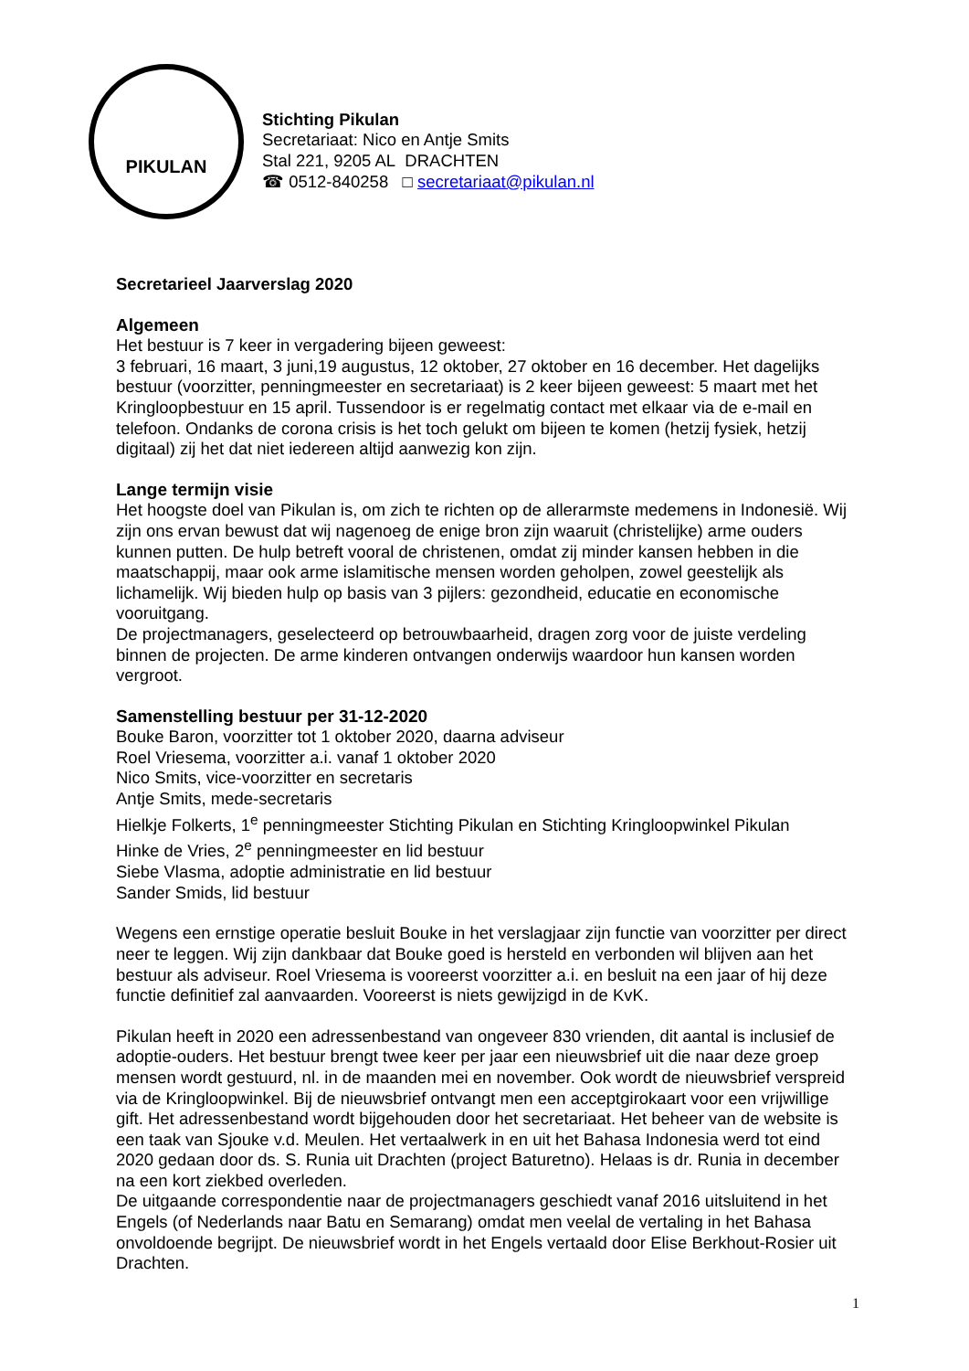PIKULAN
Stichting Pikulan
Secretariaat: Nico en Antje Smits
Stal 221, 9205 AL DRACHTEN
☎ 0512-840258 □ secretariaat@pikulan.nl
Secretarieel Jaarverslag 2020
Algemeen
Het bestuur is 7 keer in vergadering bijeen geweest:
3 februari, 16 maart, 3 juni,19 augustus, 12 oktober, 27 oktober en 16 december. Het dagelijks bestuur (voorzitter, penningmeester en secretariaat) is 2 keer bijeen geweest: 5 maart met het Kringloopbestuur en 15 april. Tussendoor is er regelmatig contact met elkaar via de e-mail en telefoon. Ondanks de corona crisis is het toch gelukt om bijeen te komen (hetzij fysiek, hetzij digitaal) zij het dat niet iedereen altijd aanwezig kon zijn.
Lange termijn visie
Het hoogste doel van Pikulan is, om zich te richten op de allerarmste medemens in Indonesië. Wij zijn ons ervan bewust dat wij nagenoeg de enige bron zijn waaruit (christelijke) arme ouders kunnen putten. De hulp betreft vooral de christenen, omdat zij minder kansen hebben in die maatschappij, maar ook arme islamitische mensen worden geholpen, zowel geestelijk als lichamelijk. Wij bieden hulp op basis van 3 pijlers: gezondheid, educatie en economische vooruitgang.
De projectmanagers, geselecteerd op betrouwbaarheid, dragen zorg voor de juiste verdeling binnen de projecten. De arme kinderen ontvangen onderwijs waardoor hun kansen worden vergroot.
Samenstelling bestuur per 31-12-2020
Bouke Baron, voorzitter tot 1 oktober 2020, daarna adviseur
Roel Vriesema, voorzitter a.i. vanaf 1 oktober 2020
Nico Smits, vice-voorzitter en secretaris
Antje Smits, mede-secretaris
Hielkje Folkerts, 1<sup>e</sup> penningmeester Stichting Pikulan en Stichting Kringloopwinkel Pikulan
Hinke de Vries, 2<sup>e</sup> penningmeester en lid bestuur
Siebe Vlasma, adoptie administratie en lid bestuur
Sander Smids, lid bestuur
Wegens een ernstige operatie besluit Bouke in het verslagjaar zijn functie van voorzitter per direct neer te leggen. Wij zijn dankbaar dat Bouke goed is hersteld en verbonden wil blijven aan het bestuur als adviseur. Roel Vriesema is vooreerst voorzitter a.i. en besluit na een jaar of hij deze functie definitief zal aanvaarden. Vooreerst is niets gewijzigd in de KvK.
Pikulan heeft in 2020 een adressenbestand van ongeveer 830 vrienden, dit aantal is inclusief de adoptie-ouders. Het bestuur brengt twee keer per jaar een nieuwsbrief uit die naar deze groep mensen wordt gestuurd, nl. in de maanden mei en november. Ook wordt de nieuwsbrief verspreid via de Kringloopwinkel. Bij de nieuwsbrief ontvangt men een acceptgirokaart voor een vrijwillige gift. Het adressenbestand wordt bijgehouden door het secretariaat. Het beheer van de website is een taak van Sjouke v.d. Meulen. Het vertaalwerk in en uit het Bahasa Indonesia werd tot eind 2020 gedaan door ds. S. Runia uit Drachten (project Baturetno). Helaas is dr. Runia in december na een kort ziekbed overleden.
De uitgaande correspondentie naar de projectmanagers geschiedt vanaf 2016 uitsluitend in het Engels (of Nederlands naar Batu en Semarang) omdat men veelal de vertaling in het Bahasa onvoldoende begrijpt. De nieuwsbrief wordt in het Engels vertaald door Elise Berkhout-Rosier uit Drachten.
1